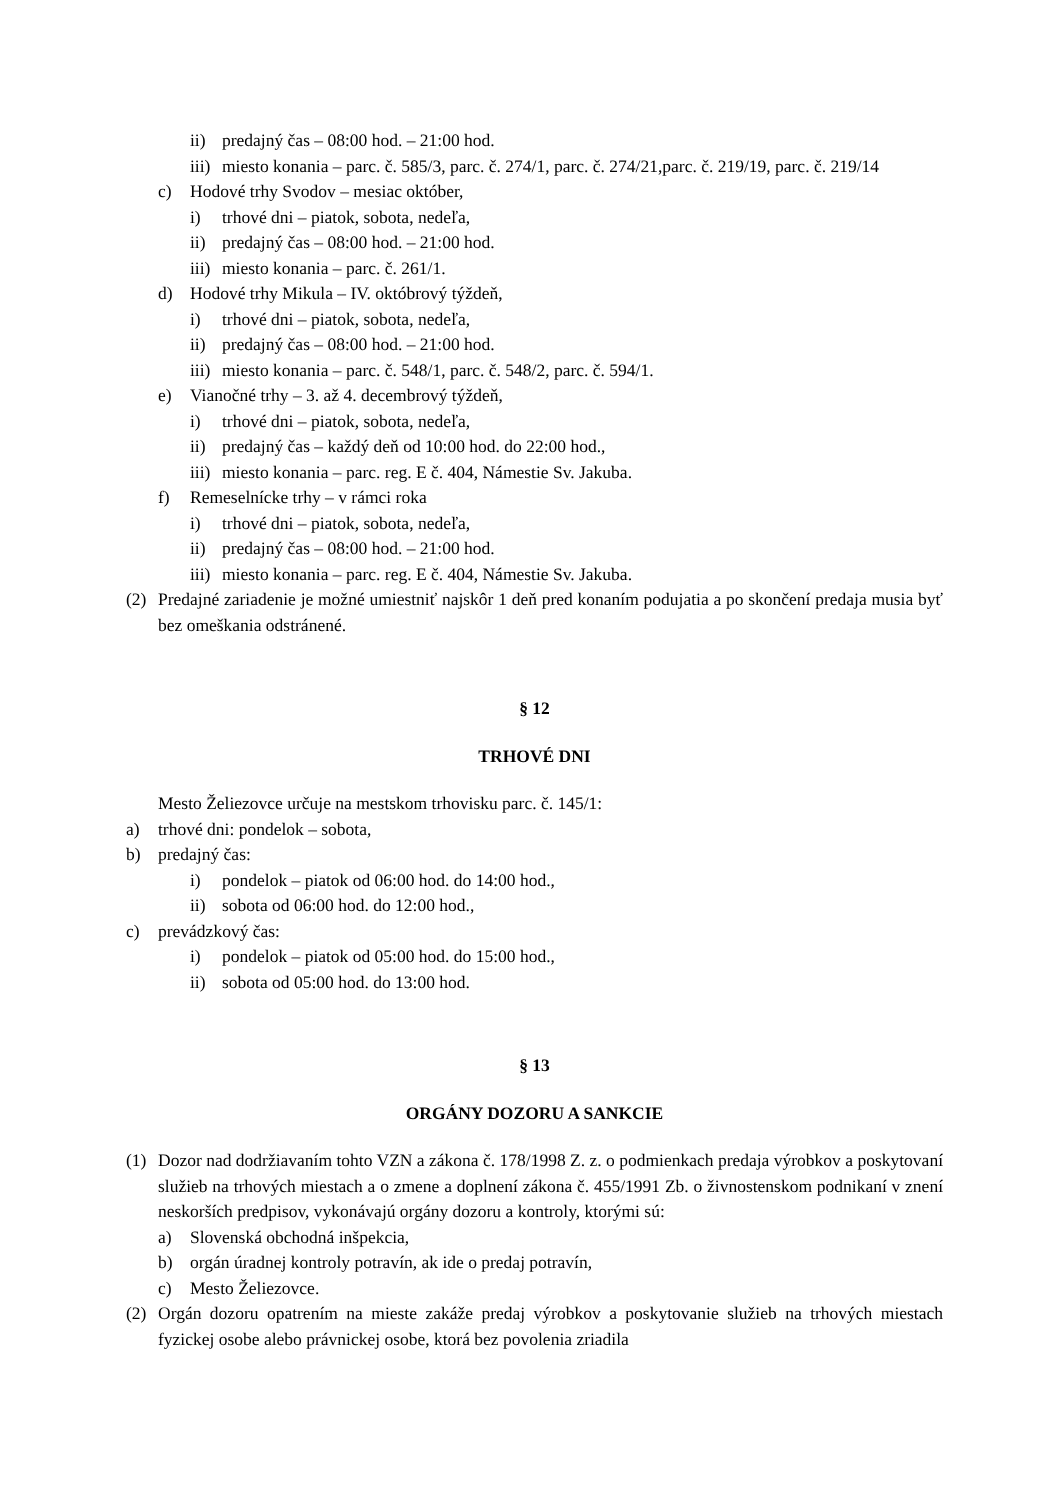ii) predajný čas – 08:00 hod. – 21:00 hod.
iii) miesto konania – parc. č. 585/3, parc. č. 274/1, parc. č. 274/21,parc. č. 219/19, parc. č. 219/14
c) Hodové trhy Svodov – mesiac október,
i) trhové dni – piatok, sobota, nedeľa,
ii) predajný čas – 08:00 hod. – 21:00 hod.
iii) miesto konania – parc. č. 261/1.
d) Hodové trhy Mikula – IV. októbrový týždeň,
i) trhové dni – piatok, sobota, nedeľa,
ii) predajný čas – 08:00 hod. – 21:00 hod.
iii) miesto konania – parc. č. 548/1, parc. č. 548/2, parc. č. 594/1.
e) Vianočné trhy – 3. až 4. decembrový týždeň,
i) trhové dni – piatok, sobota, nedeľa,
ii) predajný čas – každý deň od 10:00 hod. do 22:00 hod.,
iii) miesto konania – parc. reg. E č. 404, Námestie Sv. Jakuba.
f) Remeselnícke trhy – v rámci roka
i) trhové dni – piatok, sobota, nedeľa,
ii) predajný čas – 08:00 hod. – 21:00 hod.
iii) miesto konania – parc. reg. E č. 404, Námestie Sv. Jakuba.
(2) Predajné zariadenie je možné umiestniť najskôr 1 deň pred konaním podujatia a po skončení predaja musia byť bez omeškania odstránené.
§ 12
TRHOVÉ DNI
Mesto Želiezovce určuje na mestskom trhovisku parc. č. 145/1:
a) trhové dni: pondelok – sobota,
b) predajný čas:
i) pondelok – piatok od 06:00 hod. do 14:00 hod.,
ii) sobota od 06:00 hod. do 12:00 hod.,
c) prevádzkový čas:
i) pondelok – piatok od 05:00 hod. do 15:00 hod.,
ii) sobota od 05:00 hod. do 13:00 hod.
§ 13
ORGÁNY DOZORU A SANKCIE
(1) Dozor nad dodržiavaním tohto VZN a zákona č. 178/1998 Z. z. o podmienkach predaja výrobkov a poskytovaní služieb na trhových miestach a o zmene a doplnení zákona č. 455/1991 Zb. o živnostenskom podnikaní v znení neskorších predpisov, vykonávajú orgány dozoru a kontroly, ktorými sú:
a) Slovenská obchodná inšpekcia,
b) orgán úradnej kontroly potravín, ak ide o predaj potravín,
c) Mesto Želiezovce.
(2) Orgán dozoru opatrením na mieste zakáže predaj výrobkov a poskytovanie služieb na trhových miestach fyzickej osobe alebo právnickej osobe, ktorá bez povolenia zriadila